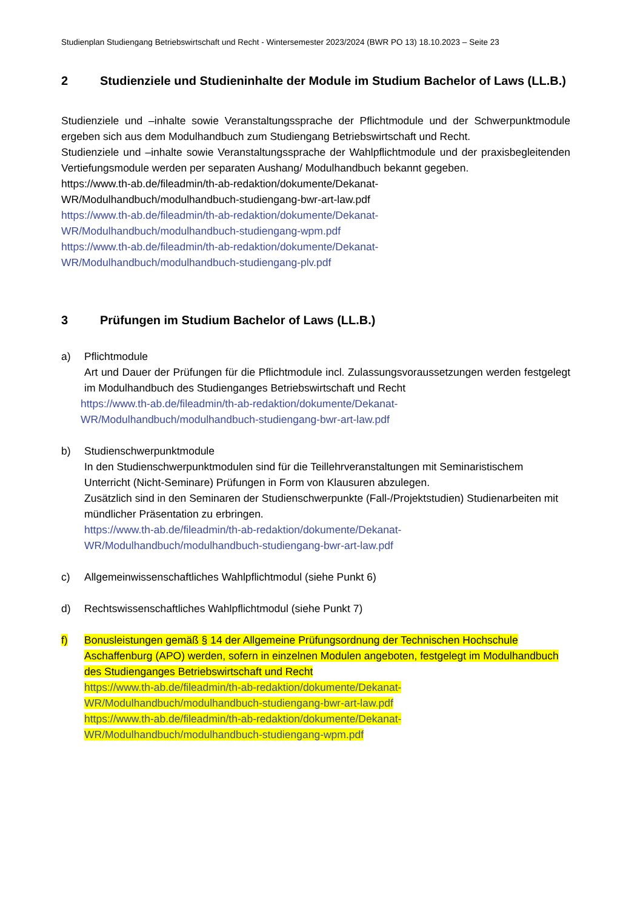Studienplan Studiengang Betriebswirtschaft und Recht - Wintersemester 2023/2024 (BWR PO 13) 18.10.2023 – Seite 23
2 Studienziele und Studieninhalte der Module im Studium Bachelor of Laws (LL.B.)
Studienziele und –inhalte sowie Veranstaltungssprache der Pflichtmodule und der Schwerpunktmodule ergeben sich aus dem Modulhandbuch zum Studiengang Betriebswirtschaft und Recht.
Studienziele und –inhalte sowie Veranstaltungssprache der Wahlpflichtmodule und der praxisbegleitenden Vertiefungsmodule werden per separaten Aushang/ Modulhandbuch bekannt gegeben.
https://www.th-ab.de/fileadmin/th-ab-redaktion/dokumente/Dekanat-
WR/Modulhandbuch/modulhandbuch-studiengang-bwr-art-law.pdf
https://www.th-ab.de/fileadmin/th-ab-redaktion/dokumente/Dekanat-
WR/Modulhandbuch/modulhandbuch-studiengang-wpm.pdf
https://www.th-ab.de/fileadmin/th-ab-redaktion/dokumente/Dekanat-
WR/Modulhandbuch/modulhandbuch-studiengang-plv.pdf
3 Prüfungen im Studium Bachelor of Laws (LL.B.)
a) Pflichtmodule
Art und Dauer der Prüfungen für die Pflichtmodule incl. Zulassungsvoraussetzungen werden festgelegt im Modulhandbuch des Studienganges Betriebswirtschaft und Recht
https://www.th-ab.de/fileadmin/th-ab-redaktion/dokumente/Dekanat-
WR/Modulhandbuch/modulhandbuch-studiengang-bwr-art-law.pdf
b) Studienschwerpunktmodule
In den Studienschwerpunktmodulen sind für die Teillehrveranstaltungen mit Seminaristischem Unterricht (Nicht-Seminare) Prüfungen in Form von Klausuren abzulegen.
Zusätzlich sind in den Seminaren der Studienschwerpunkte (Fall-/Projektstudien) Studienarbeiten mit mündlicher Präsentation zu erbringen.
https://www.th-ab.de/fileadmin/th-ab-redaktion/dokumente/Dekanat-
WR/Modulhandbuch/modulhandbuch-studiengang-bwr-art-law.pdf
c) Allgemeinwissenschaftliches Wahlpflichtmodul (siehe Punkt 6)
d) Rechtswissenschaftliches Wahlpflichtmodul (siehe Punkt 7)
f) Bonusleistungen gemäß § 14 der Allgemeine Prüfungsordnung der Technischen Hochschule Aschaffenburg (APO) werden, sofern in einzelnen Modulen angeboten, festgelegt im Modulhandbuch des Studienganges Betriebswirtschaft und Recht
https://www.th-ab.de/fileadmin/th-ab-redaktion/dokumente/Dekanat-
WR/Modulhandbuch/modulhandbuch-studiengang-bwr-art-law.pdf
https://www.th-ab.de/fileadmin/th-ab-redaktion/dokumente/Dekanat-
WR/Modulhandbuch/modulhandbuch-studiengang-wpm.pdf